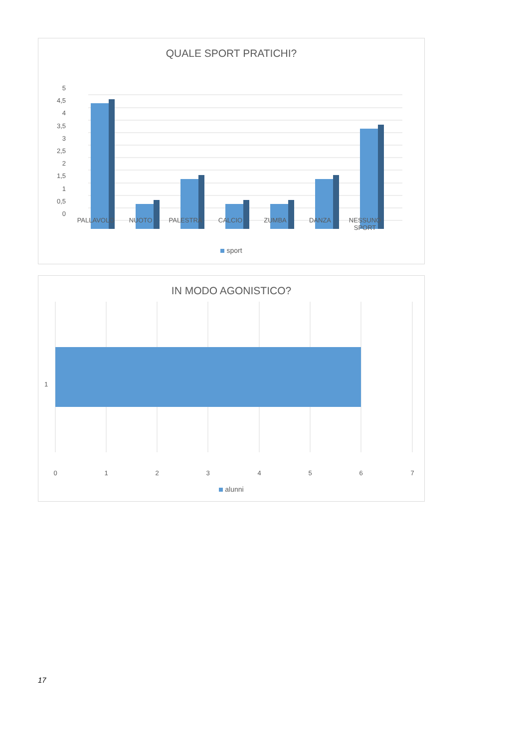QUALE SPORT PRATICHI?
5
4,5
4
3,5
3
2,5
2
1,5
1
0,5
0
PALLAVOLO NUOTO PALESTRA CALCIO ZUMBA DANZA NESSUNO SPORT
sport
IN MODO AGONISTICO?
1
0 1 2 3 4 5 6 7
alunni
17